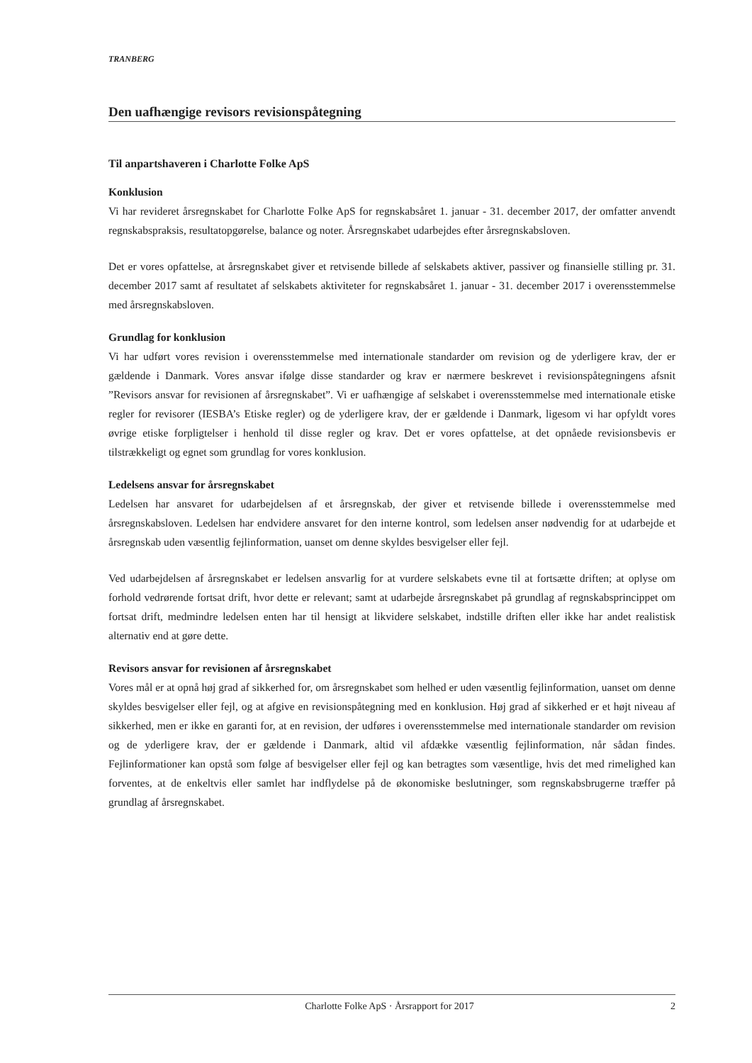TRANBERG
Den uafhængige revisors revisionspåtegning
Til anpartshaveren i Charlotte Folke ApS
Konklusion
Vi har revideret årsregnskabet for Charlotte Folke ApS for regnskabsåret 1. januar - 31. december 2017, der omfatter anvendt regnskabspraksis, resultatopgørelse, balance og noter. Årsregnskabet udarbejdes efter årsregnskabsloven.
Det er vores opfattelse, at årsregnskabet giver et retvisende billede af selskabets aktiver, passiver og finansielle stilling pr. 31. december 2017 samt af resultatet af selskabets aktiviteter for regnskabsåret 1. januar - 31. december 2017 i overensstemmelse med årsregnskabsloven.
Grundlag for konklusion
Vi har udført vores revision i overensstemmelse med internationale standarder om revision og de yderligere krav, der er gældende i Danmark. Vores ansvar ifølge disse standarder og krav er nærmere beskrevet i revisionspåtegningens afsnit ”Revisors ansvar for revisionen af årsregnskabet”. Vi er uafhængige af selskabet i overensstemmelse med internationale etiske regler for revisorer (IESBA’s Etiske regler) og de yderligere krav, der er gældende i Danmark, ligesom vi har opfyldt vores øvrige etiske forpligtelser i henhold til disse regler og krav. Det er vores opfattelse, at det opnåede revisionsbevis er tilstrækkeligt og egnet som grundlag for vores konklusion.
Ledelsens ansvar for årsregnskabet
Ledelsen har ansvaret for udarbejdelsen af et årsregnskab, der giver et retvisende billede i overensstemmelse med årsregnskabsloven. Ledelsen har endvidere ansvaret for den interne kontrol, som ledelsen anser nødvendig for at udarbejde et årsregnskab uden væsentlig fejlinformation, uanset om denne skyldes besvigelser eller fejl.
Ved udarbejdelsen af årsregnskabet er ledelsen ansvarlig for at vurdere selskabets evne til at fortsætte driften; at oplyse om forhold vedrørende fortsat drift, hvor dette er relevant; samt at udarbejde årsregnskabet på grundlag af regnskabsprincippet om fortsat drift, medmindre ledelsen enten har til hensigt at likvidere selskabet, indstille driften eller ikke har andet realistisk alternativ end at gøre dette.
Revisors ansvar for revisionen af årsregnskabet
Vores mål er at opnå høj grad af sikkerhed for, om årsregnskabet som helhed er uden væsentlig fejlinformation, uanset om denne skyldes besvigelser eller fejl, og at afgive en revisionspåtegning med en konklusion. Høj grad af sikkerhed er et højt niveau af sikkerhed, men er ikke en garanti for, at en revision, der udføres i overensstemmelse med internationale standarder om revision og de yderligere krav, der er gældende i Danmark, altid vil afdække væsentlig fejlinformation, når sådan findes. Fejlinformationer kan opstå som følge af besvigelser eller fejl og kan betragtes som væsentlige, hvis det med rimelighed kan forventes, at de enkeltvis eller samlet har indflydelse på de økonomiske beslutninger, som regnskabsbrugerne træffer på grundlag af årsregnskabet.
Charlotte Folke ApS · Årsrapport for 2017 2